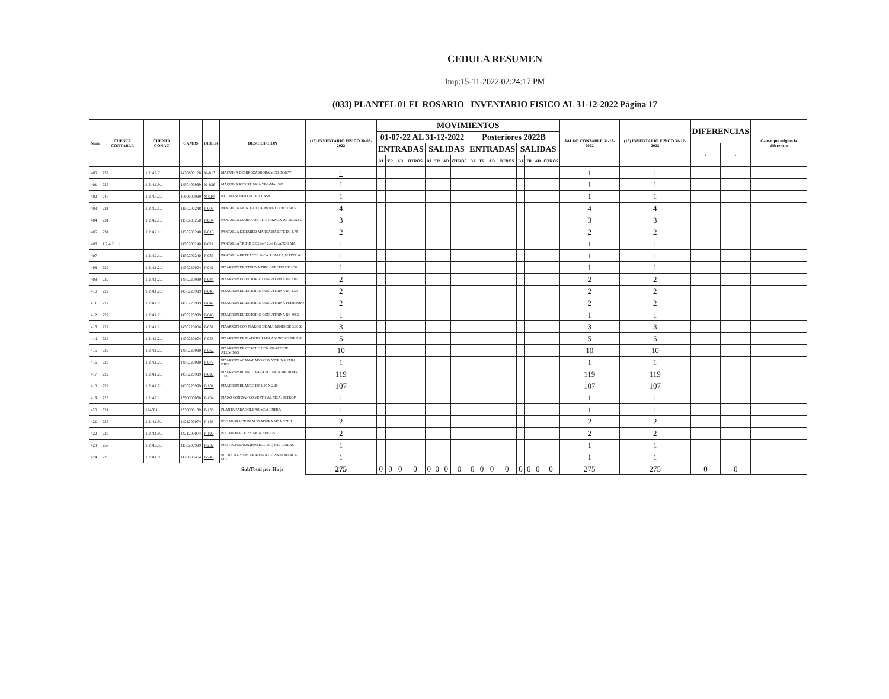CEDULA RESUMEN
Imp:15-11-2022 02:24:17 PM
(033) PLANTEL 01 EL ROSARIO INVENTARIO FISICO AL 31-12-2022 Página 17
| Num | CUENTA CONTABLE | CUENTA CONAC | CAMBS | DETER | DESCRIPCION | (15) INVENTARIO FISICO 30-06-2022 | MOVIMIENTOS | | | | | | | | | | | | | | | | SALDO CONTABLE 31-12-2022 | (16) INVENTARIO FISICO 31-12-2022 | DIFERENCIAS | | Causa que origino la diferencia |
| --- | --- | --- | --- | --- | --- | --- | --- | --- | --- | --- | --- | --- | --- | --- | --- | --- | --- | --- | --- | --- | --- | --- | --- | --- | --- | --- | --- |
| | | | | | | | 01-07-22 AL 31-12-2022 | | | | | | | | Posteriores 2022B | | | | | | | | | | | | |
| | | | | | | | ENTRADAS | | | | SALIDAS | | | | ENTRADAS | | | | SALIDAS | | | | | | + | - | |
| | | | | | | | BJ | TR | AD | OTROS | BJ | TR | AD | OTROS | BJ | TR | AD | OTROS | BJ | TR | AD | OTROS | | | | | |
| 400 | 259 | 1.2.4.6.7.1 | I420800126 | M-813 | MAQUINA DESBROZASDORA MOD.BC42W | 1 | | | | | | | | | | | | | | | | | 1 | 1 | | | |
| 401 | 226 | 1.2.4.1.9.1 | I450400999 | M-826 | MAQUINA REGIST. MCA.TEC-MA 1595 | 1 | | | | | | | | | | | | | | | | | 1 | 1 | | | |
| 402 | 245 | 1.2.4.3.2.1 | I060600999 | N-010 | NEGATOSCOPIO MCA. CIIASA | 1 | | | | | | | | | | | | | | | | | 1 | 1 | | | |
| 403 | 231 | 1.2.4.2.1.1 | I150200248 | P-003 | PANTALLA MCA. DA LITE MODELO "B" 1.50 X | 4 | | | | | | | | | | | | | | | | | 4 | 4 | | | |
| 404 | 231 | 1.2.4.2.1.1 | I150200250 | P-004 | PANTALLA MARCA DA LITE O KNOX DE TELA 65 | 3 | | | | | | | | | | | | | | | | | 3 | 3 | | | |
| 405 | 231 | 1.2.4.2.1.1 | I150200248 | P-015 | PANTALLA DE PARED MARCA DA LITE DE 1.78 | 2 | | | | | | | | | | | | | | | | | 2 | 2 | | | |
| 406 | 1.2.4.2.1.1 | | I150200240 | P-021 | PANTALLA TRIPIE DE 2,44 * 2,44 BLANCO MA | 1 | | | | | | | | | | | | | | | | | 1 | 1 | | | |
| 407 | | 1.2.4.2.1.1 | I150200240 | P-035 | PANTALLA RETRÁCTIL MCA. LUMA 2, MATTE W | 1 | | | | | | | | | | | | | | | | | 1 | 1 | | | |
| 408 | 222 | 1.2.4.1.2.1 | I450220004 | P-041 | PIZARRON DE VITRINA TIPO CORCHO DE 1.50 | 1 | | | | | | | | | | | | | | | | | 1 | 1 | | | |
| 409 | 222 | 1.2.4.1.2.1 | I450220999 | P-044 | PIZARRON DIRECTORIO CON VITRINA DE 3.07 | 2 | | | | | | | | | | | | | | | | | 2 | 2 | | | |
| 410 | 222 | 1.2.4.1.2.1 | I450220999 | P-045 | PIZARRON DIRECTORIO CON VITRINA DE 4.50 | 2 | | | | | | | | | | | | | | | | | 2 | 2 | | | |
| 411 | 222 | 1.2.4.1.2.1 | I450220999 | P-047 | PIZARRON DIRECTORIO CON VITRINA PUDIENDO | 2 | | | | | | | | | | | | | | | | | 2 | 2 | | | |
| 412 | 222 | 1.2.4.1.2.1 | I450220999 | P-048 | PIZARRON DIRECTORIO CON VITRINA DE .90 X | 1 | | | | | | | | | | | | | | | | | 1 | 1 | | | |
| 413 | 222 | 1.2.4.1.2.1 | I450220004 | P-051 | PIZARRON CON MARCO DE ALUMINIO DE 3.00 X | 3 | | | | | | | | | | | | | | | | | 3 | 3 | | | |
| 414 | 222 | 1.2.4.1.2.1 | I450220004 | P-058 | PIZARRON DE MADERA PARA ANUNCIOS DE 2.48 | 5 | | | | | | | | | | | | | | | | | 5 | 5 | | | |
| 415 | 222 | 1.2.4.1.2.1 | I450220999 | P-062 | PIZARRON DE CORCHO CON MARCO DE ALUMINIO | 10 | | | | | | | | | | | | | | | | | 10 | 10 | | | |
| 416 | 222 | 1.2.4.1.2.1 | I450220999 | P-073 | PIZARRON ACANALADO CON VITRINA PARA DIRE | 1 | | | | | | | | | | | | | | | | | 1 | 1 | | | |
| 417 | 222 | 1.2.4.1.2.1 | I450220999 | P-090 | PIZARRON BLANCO PARA PLUMON MEDIDAS 1.20 | 119 | | | | | | | | | | | | | | | | | 119 | 119 | | | |
| 418 | 222 | 1.2.4.1.2.1 | I450220999 | P-101 | PIZARRON BLANCO DE 1.20 X 2.40 | 107 | | | | | | | | | | | | | | | | | 107 | 107 | | | |
| 419 | 223 | 1.2.4.7.1.1 | I390000058 | P-104 | PIANO CON BANCO VERTICAL MCA. PETROF | 1 | | | | | | | | | | | | | | | | | 1 | 1 | | | |
| 420 | 621 | 124621 | I330000130 | P-153 | PLANTA PARA SOLDAR MCA. INFRA | 1 | | | | | | | | | | | | | | | | | 1 | 1 | | | |
| 421 | 226 | 1.2.4.1.9.1 | I421200074 | P-188 | PODADORA DESMALEZADORA MCA.STIHL | 2 | | | | | | | | | | | | | | | | | 2 | 2 | | | |
| 422 | 226 | 1.2.4.1.9.1 | I421200074 | P-190 | PODADORA DE 22" MCA.BRIGGS | 2 | | | | | | | | | | | | | | | | | 2 | 2 | | | |
| 423 | 257 | 1.2.4.6.5.1 | I150200999 | P-232 | PROTECTOLADA (PROTECTOR) P/10 LINEAS | 1 | | | | | | | | | | | | | | | | | 1 | 1 | | | |
| 424 | 226 | 1.2.4.1.9.1 | I420800464 | P-243 | PULIDORA Y ENCERADORA DE PISOS MARCA ELE | 1 | | | | | | | | | | | | | | | | | 1 | 1 | | | |
| | | | | | SubTotal por Hoja | 275 | 0 | 0 | 0 | 0 | 0 | 0 | 0 | 0 | 0 | 0 | 0 | 0 | 0 | 0 | 0 | 0 | 275 | 275 | 0 | 0 | |